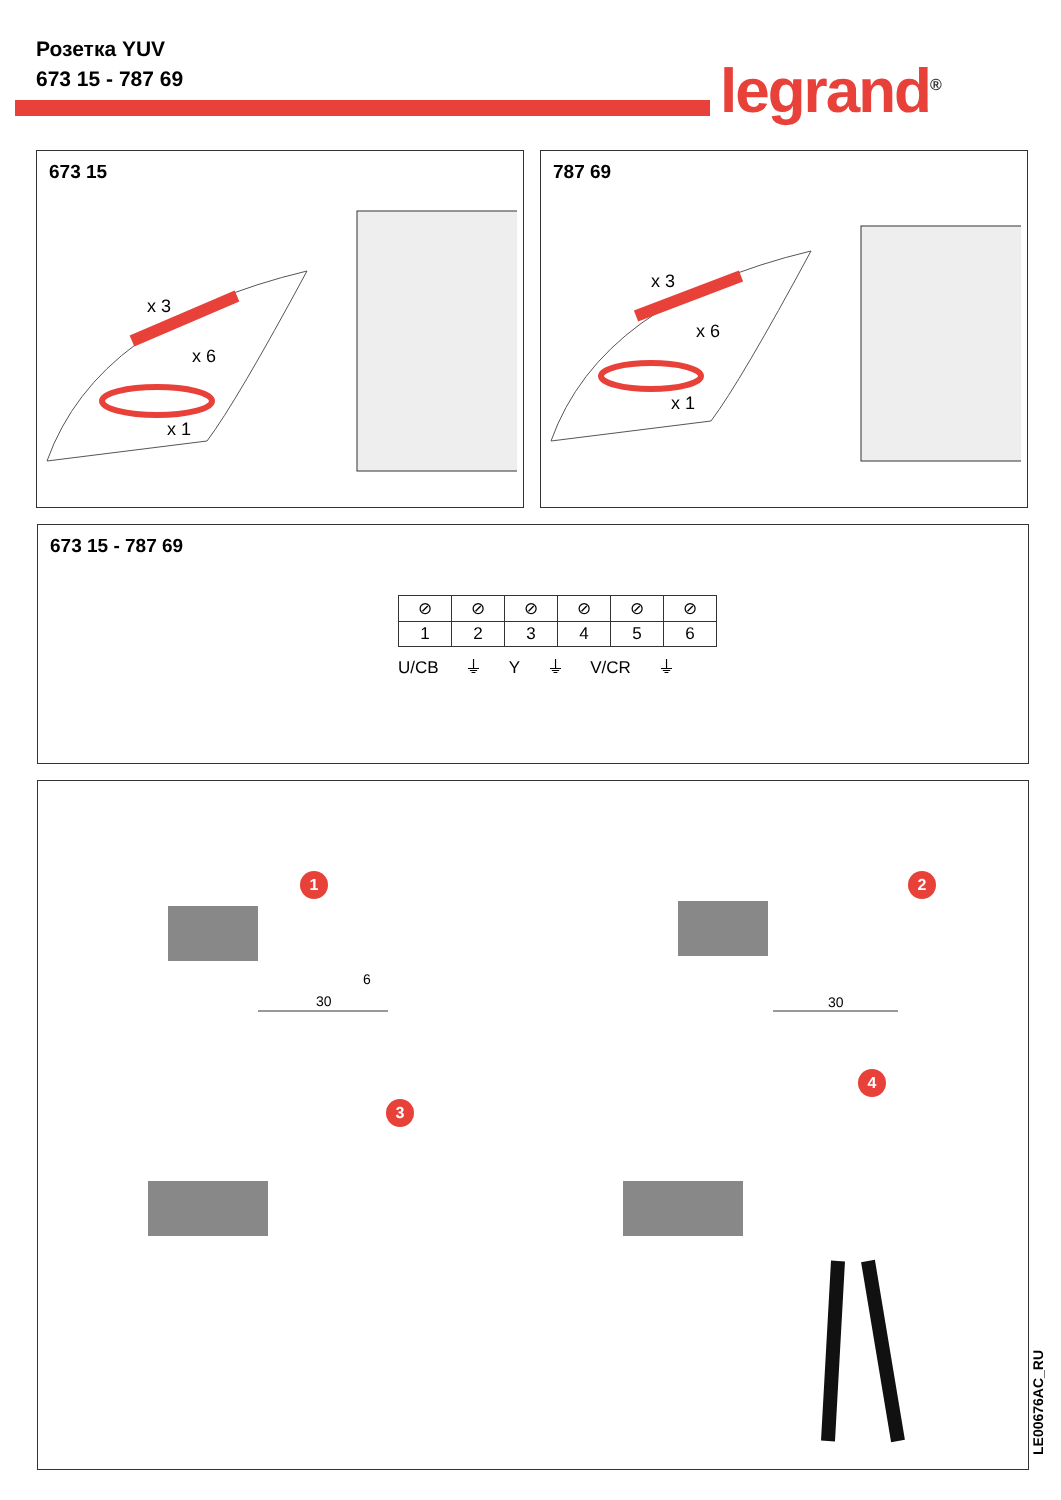Розетка YUV
673 15 - 787 69
legrand<sup>®</sup>
673 15
x 3
x 6
x 1
787 69
x 3
x 6
x 1
673 15 - 787 69
| ⊘ | ⊘ | ⊘ | ⊘ | ⊘ | ⊘ |
| 1 | 2 | 3 | 4 | 5 | 6 |
U/CB ⏚ Y ⏚ V/CR ⏚
1 2
3
4
6
30 30
LE00676AC_RU